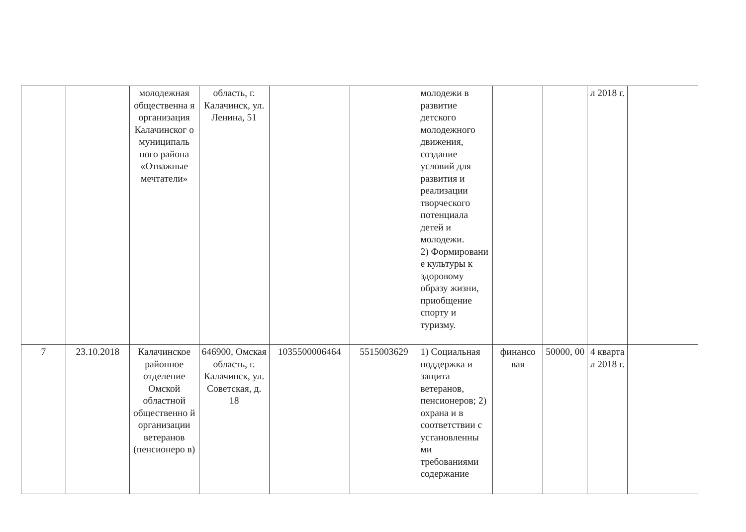| | | молодежная общественна я организация Калачинског о муниципаль ного района «Отважные мечтатели» | область, г. Калачинск, ул. Ленина, 51 | | | молодежи в развитие детского молодежного движения, создание условий для развития и реализации творческого потенциала детей и молодежи. 2) Формировани е культуры к здоровому образу жизни, приобщение спорту и туризму. | | | л 2018 г. | |
| 7 | 23.10.2018 | Калачинское районное отделение Омской областной общественно й организации ветеранов (пенсионеро в) | 646900, Омская область, г. Калачинск, ул. Советская, д. 18 | 1035500006464 | 5515003629 | 1) Социальная поддержка и защита ветеранов, пенсионеров; 2) охрана и в соответствии с установленны ми требованиями содержание | финансо вая | 50000, 00 | 4 кварта л 2018 г. | |